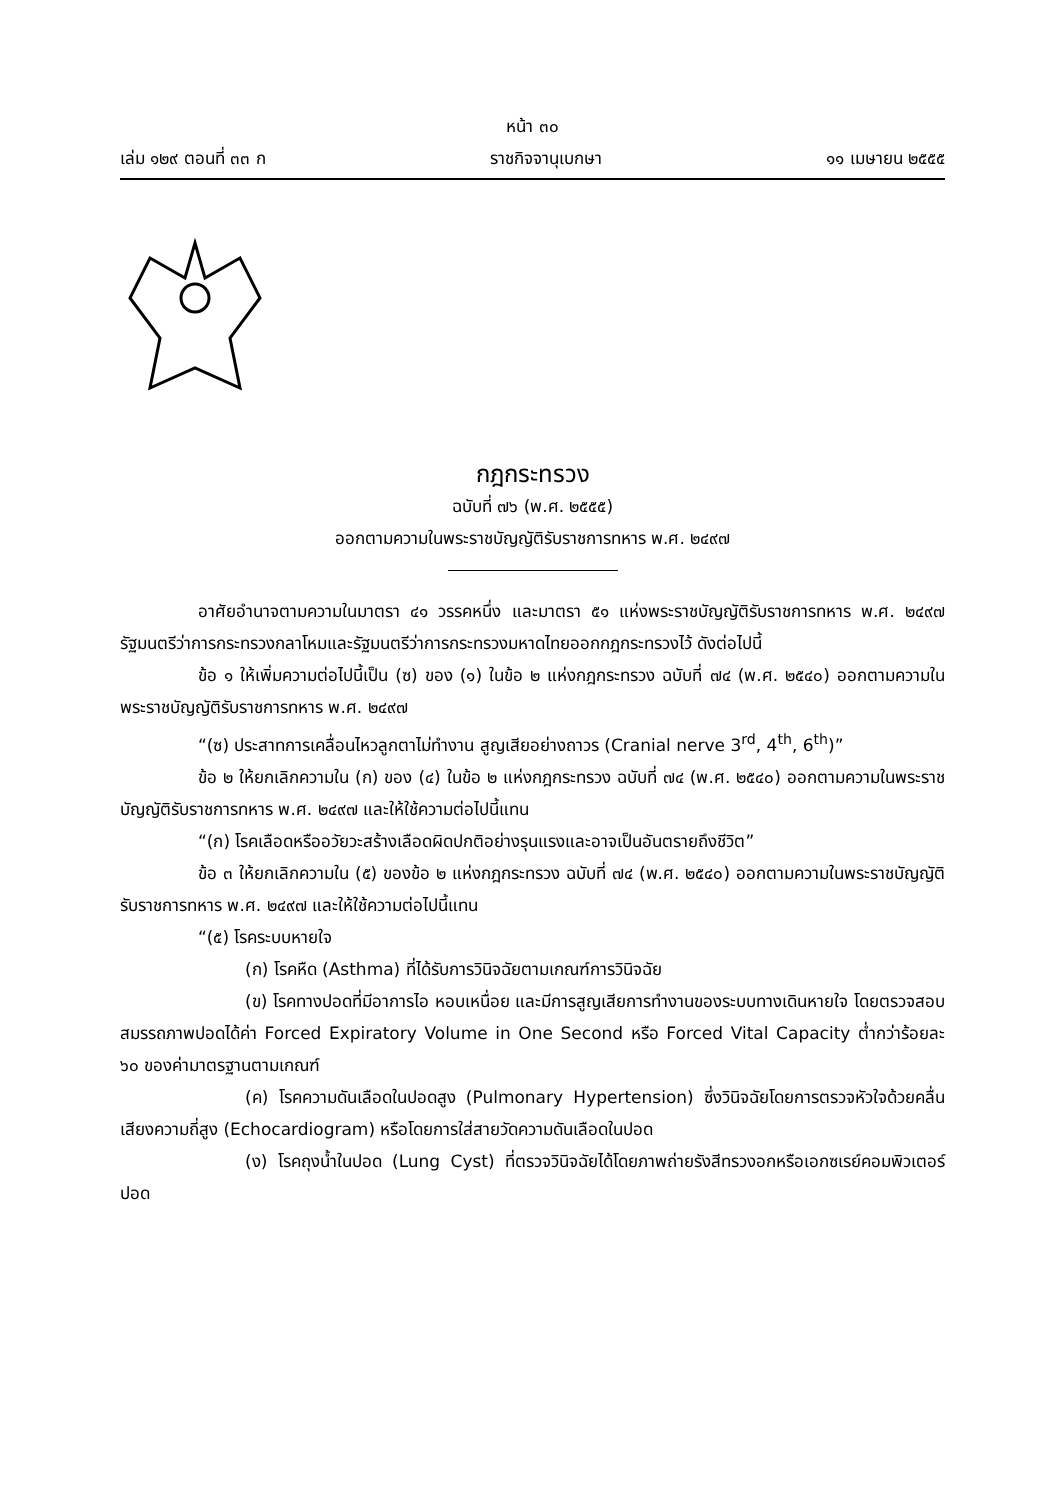หน้า ๓๐
เล่ม ๑๒๙ ตอนที่ ๓๓ ก ราชกิจจานุเบกษา ๑๑ เมษายน ๒๕๕๕
กฎกระทรวง
ฉบับที่ ๗๖ (พ.ศ. ๒๕๕๕)
ออกตามความในพระราชบัญญัติรับราชการทหาร พ.ศ. ๒๔๙๗
อาศัยอำนาจตามความในมาตรา ๔๑ วรรคหนึ่ง และมาตรา ๕๑ แห่งพระราชบัญญัติรับราชการทหาร พ.ศ. ๒๔๙๗ รัฐมนตรีว่าการกระทรวงกลาโหมและรัฐมนตรีว่าการกระทรวงมหาดไทยออกกฎกระทรวงไว้ ดังต่อไปนี้
ข้อ ๑ ให้เพิ่มความต่อไปนี้เป็น (ซ) ของ (๑) ในข้อ ๒ แห่งกฎกระทรวง ฉบับที่ ๗๔ (พ.ศ. ๒๕๔๐) ออกตามความในพระราชบัญญัติรับราชการทหาร พ.ศ. ๒๔๙๗
“(ซ) ประสาทการเคลื่อนไหวลูกตาไม่ทำงาน สูญเสียอย่างถาวร (Cranial nerve 3<sup>rd</sup>, 4<sup>th</sup>, 6<sup>th</sup>)”
ข้อ ๒ ให้ยกเลิกความใน (ก) ของ (๔) ในข้อ ๒ แห่งกฎกระทรวง ฉบับที่ ๗๔ (พ.ศ. ๒๕๔๐) ออกตามความในพระราชบัญญัติรับราชการทหาร พ.ศ. ๒๔๙๗ และให้ใช้ความต่อไปนี้แทน
“(ก) โรคเลือดหรืออวัยวะสร้างเลือดผิดปกติอย่างรุนแรงและอาจเป็นอันตรายถึงชีวิต”
ข้อ ๓ ให้ยกเลิกความใน (๕) ของข้อ ๒ แห่งกฎกระทรวง ฉบับที่ ๗๔ (พ.ศ. ๒๕๔๐) ออกตามความในพระราชบัญญัติรับราชการทหาร พ.ศ. ๒๔๙๗ และให้ใช้ความต่อไปนี้แทน
“(๕) โรคระบบหายใจ
(ก) โรคหืด (Asthma) ที่ได้รับการวินิจฉัยตามเกณฑ์การวินิจฉัย
(ข) โรคทางปอดที่มีอาการไอ หอบเหนื่อย และมีการสูญเสียการทำงานของระบบทางเดินหายใจ โดยตรวจสอบสมรรถภาพปอดได้ค่า Forced Expiratory Volume in One Second หรือ Forced Vital Capacity ต่ำกว่าร้อยละ ๖๐ ของค่ามาตรฐานตามเกณฑ์
(ค) โรคความดันเลือดในปอดสูง (Pulmonary Hypertension) ซึ่งวินิจฉัยโดยการตรวจหัวใจด้วยคลื่นเสียงความถี่สูง (Echocardiogram) หรือโดยการใส่สายวัดความดันเลือดในปอด
(ง) โรคถุงน้ำในปอด (Lung Cyst) ที่ตรวจวินิจฉัยได้โดยภาพถ่ายรังสีทรวงอกหรือเอกซเรย์คอมพิวเตอร์ปอด